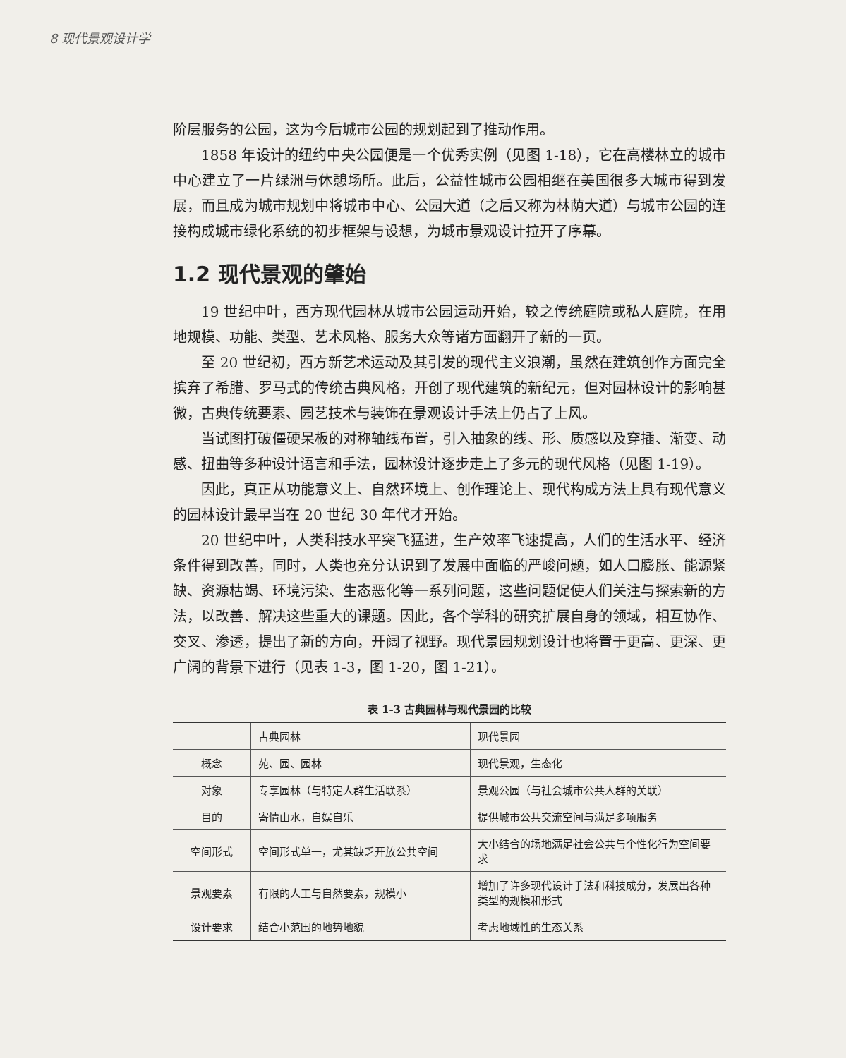8 现代景观设计学
阶层服务的公园，这为今后城市公园的规划起到了推动作用。
1858 年设计的纽约中央公园便是一个优秀实例（见图 1-18），它在高楼林立的城市中心建立了一片绿洲与休憩场所。此后，公益性城市公园相继在美国很多大城市得到发展，而且成为城市规划中将城市中心、公园大道（之后又称为林荫大道）与城市公园的连接构成城市绿化系统的初步框架与设想，为城市景观设计拉开了序幕。
1.2 现代景观的肇始
19 世纪中叶，西方现代园林从城市公园运动开始，较之传统庭院或私人庭院，在用地规模、功能、类型、艺术风格、服务大众等诸方面翻开了新的一页。
至 20 世纪初，西方新艺术运动及其引发的现代主义浪潮，虽然在建筑创作方面完全摈弃了希腊、罗马式的传统古典风格，开创了现代建筑的新纪元，但对园林设计的影响甚微，古典传统要素、园艺技术与装饰在景观设计手法上仍占了上风。
当试图打破僵硬呆板的对称轴线布置，引入抽象的线、形、质感以及穿插、渐变、动感、扭曲等多种设计语言和手法，园林设计逐步走上了多元的现代风格（见图 1-19）。
因此，真正从功能意义上、自然环境上、创作理论上、现代构成方法上具有现代意义的园林设计最早当在 20 世纪 30 年代才开始。
20 世纪中叶，人类科技水平突飞猛进，生产效率飞速提高，人们的生活水平、经济条件得到改善，同时，人类也充分认识到了发展中面临的严峻问题，如人口膨胀、能源紧缺、资源枯竭、环境污染、生态恶化等一系列问题，这些问题促使人们关注与探索新的方法，以改善、解决这些重大的课题。因此，各个学科的研究扩展自身的领域，相互协作、交叉、渗透，提出了新的方向，开阔了视野。现代景园规划设计也将置于更高、更深、更广阔的背景下进行（见表 1-3，图 1-20，图 1-21）。
表 1-3 古典园林与现代景园的比较
| | 古典园林 | 现代景园 |
| --- | --- | --- |
| 概念 | 苑、园、园林 | 现代景观，生态化 |
| 对象 | 专享园林（与特定人群生活联系） | 景观公园（与社会城市公共人群的关联） |
| 目的 | 寄情山水，自娱自乐 | 提供城市公共交流空间与满足多项服务 |
| 空间形式 | 空间形式单一，尤其缺乏开放公共空间 | 大小结合的场地满足社会公共与个性化行为空间要求 |
| 景观要素 | 有限的人工与自然要素，规模小 | 增加了许多现代设计手法和科技成分，发展出各种类型的规模和形式 |
| 设计要求 | 结合小范围的地势地貌 | 考虑地域性的生态关系 |